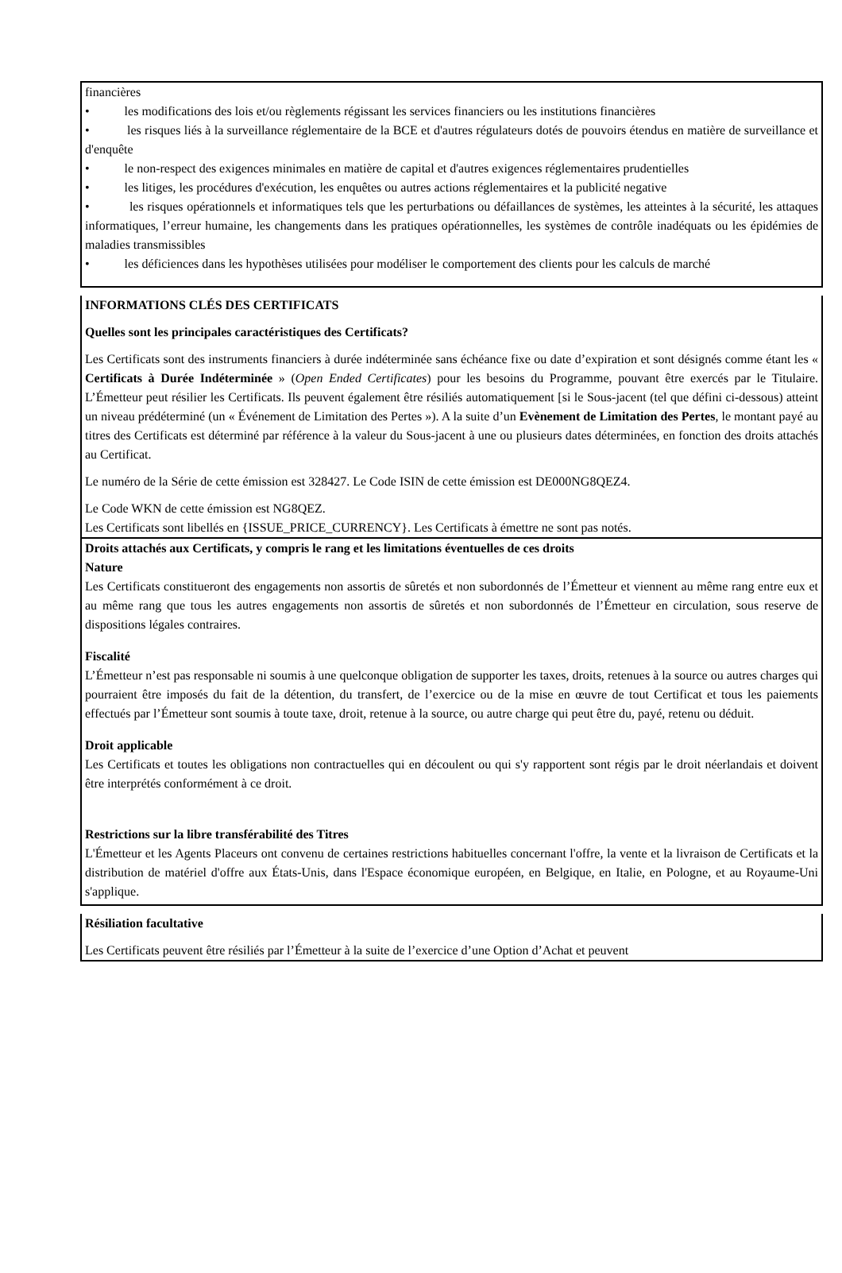financières
• les modifications des lois et/ou règlements régissant les services financiers ou les institutions financières
• les risques liés à la surveillance réglementaire de la BCE et d'autres régulateurs dotés de pouvoirs étendus en matière de surveillance et d'enquête
• le non-respect des exigences minimales en matière de capital et d'autres exigences réglementaires prudentielles
• les litiges, les procédures d'exécution, les enquêtes ou autres actions réglementaires et la publicité negative
• les risques opérationnels et informatiques tels que les perturbations ou défaillances de systèmes, les atteintes à la sécurité, les attaques informatiques, l’erreur humaine, les changements dans les pratiques opérationnelles, les systèmes de contrôle inadéquats ou les épidémies de maladies transmissibles
• les déficiences dans les hypothèses utilisées pour modéliser le comportement des clients pour les calculs de marché
INFORMATIONS CLÉS DES CERTIFICATS
Quelles sont les principales caractéristiques des Certificats?
Les Certificats sont des instruments financiers à durée indéterminée sans échéance fixe ou date d’expiration et sont désignés comme étant les « Certificats à Durée Indéterminée » (Open Ended Certificates) pour les besoins du Programme, pouvant être exercés par le Titulaire. L’Émetteur peut résilier les Certificats. Ils peuvent également être résiliés automatiquement [si le Sous-jacent (tel que défini ci-dessous) atteint un niveau prédéterminé (un « Événement de Limitation des Pertes »). A la suite d’un Evènement de Limitation des Pertes, le montant payé au titres des Certificats est déterminé par référence à la valeur du Sous-jacent à une ou plusieurs dates déterminées, en fonction des droits attachés au Certificat.
Le numéro de la Série de cette émission est 328427. Le Code ISIN de cette émission est DE000NG8QEZ4.
Le Code WKN de cette émission est NG8QEZ.
Les Certificats sont libellés en {ISSUE_PRICE_CURRENCY}. Les Certificats à émettre ne sont pas notés.
Droits attachés aux Certificats, y compris le rang et les limitations éventuelles de ces droits
Nature
Les Certificats constitueront des engagements non assortis de sûretés et non subordonnés de l’Émetteur et viennent au même rang entre eux et au même rang que tous les autres engagements non assortis de sûretés et non subordonnés de l’Émetteur en circulation, sous reserve de dispositions légales contraires.
Fiscalité
L’Émetteur n’est pas responsable ni soumis à une quelconque obligation de supporter les taxes, droits, retenues à la source ou autres charges qui pourraient être imposés du fait de la détention, du transfert, de l’exercice ou de la mise en œuvre de tout Certificat et tous les paiements effectués par l’Émetteur sont soumis à toute taxe, droit, retenue à la source, ou autre charge qui peut être du, payé, retenu ou déduit.
Droit applicable
Les Certificats et toutes les obligations non contractuelles qui en découlent ou qui s'y rapportent sont régis par le droit néerlandais et doivent être interprétés conformément à ce droit.
Restrictions sur la libre transférabilité des Titres
L'Émetteur et les Agents Placeurs ont convenu de certaines restrictions habituelles concernant l'offre, la vente et la livraison de Certificats et la distribution de matériel d'offre aux États-Unis, dans l'Espace économique européen, en Belgique, en Italie, en Pologne, et au Royaume-Uni s'applique.
Résiliation facultative
Les Certificats peuvent être résiliés par l’Émetteur à la suite de l’exercice d’une Option d’Achat et peuvent